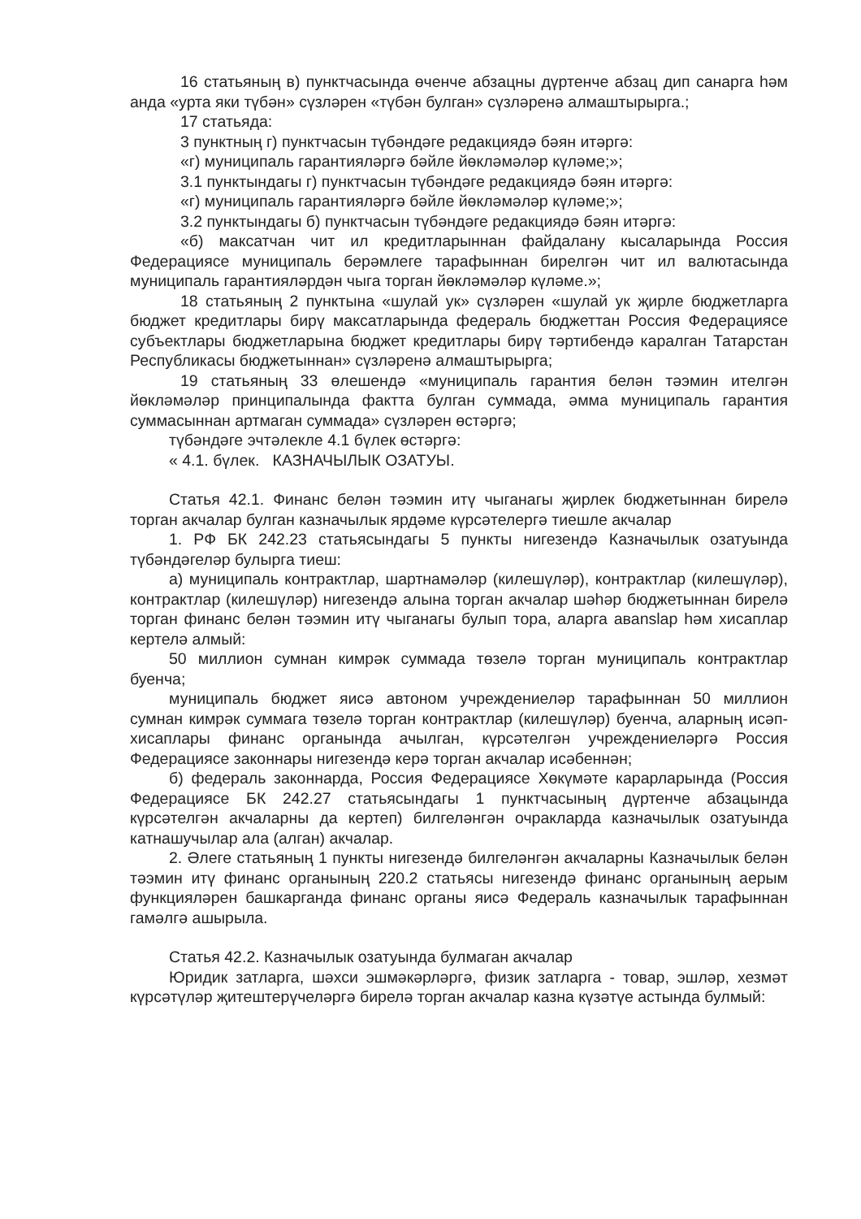16 статьяның в) пунктчасында өченче абзацны дүртенче абзац дип санарга һәм анда «урта яки түбән» сүзләрен «түбән булган» сүзләренә алмаштырырга.;
17 статьяда:
3 пунктның г) пунктчасын түбәндәге редакциядә бәян итәргә:
«г) муниципаль гарантияләргә бәйле йөкләмәләр күләме;»;
3.1 пунктындагы г) пунктчасын түбәндәге редакциядә бәян итәргә:
«г) муниципаль гарантияләргә бәйле йөкләмәләр күләме;»;
3.2 пунктындагы б) пунктчасын түбәндәге редакциядә бәян итәргә:
«б) максатчан чит ил кредитларыннан файдалану кысаларында Россия Федерациясе муниципаль берәмлеге тарафыннан бирелгән чит ил валютасында муниципаль гарантияләрдән чыга торган йөкләмәләр күләме.»;
18 статьяның 2 пунктына «шулай ук» сүзләрен «шулай ук җирле бюджетларга бюджет кредитлары бирү максатларында федераль бюджеттан Россия Федерациясе субъектлары бюджетларына бюджет кредитлары бирү тәртибендә каралган Татарстан Республикасы бюджетыннан» сүзләренә алмаштырырга;
19 статьяның 33 өлешендә «муниципаль гарантия белән тәэмин ителгән йөкләмәләр принципалында фактта булган суммада, әмма муниципаль гарантия суммасыннан артмаган суммада» сүзләрен өстәргә;
түбәндәге эчтәлекле 4.1 бүлек өстәргә:
« 4.1. бүлек. КАЗНАЧЫЛЫК ОЗАТУЫ.
Статья 42.1. Финанс белән тәэмин итү чыганагы җирлек бюджетыннан бирелә торган акчалар булган казначылык ярдәме күрсәтелергә тиешле акчалар
1. РФ БК 242.23 статьясындагы 5 пункты нигезендә Казначылык озатуында түбәндәгеләр булырга тиеш:
а) муниципаль контрактлар, шартнамәләр (килешүләр), контрактлар (килешүләр), контрактлар (килешүләр) нигезендә алына торган акчалар шәһәр бюджетыннан бирелә торган финанс белән тәэмин итү чыганагы булып тора, аларга авanslар һәм хисаплар кертелә алмый:
50 миллион сумнан кимрәк суммада төзелә торган муниципаль контрактлар буенча;
муниципаль бюджет яисә автоном учреждениеләр тарафыннан 50 миллион сумнан кимрәк суммага төзелә торган контрактлар (килешүләр) буенча, аларның исәп-хисаплары финанс органында ачылган, күрсәтелгән учреждениеләргә Россия Федерациясе законнары нигезендә керә торган акчалар исәбеннән;
б) федераль законнарда, Россия Федерациясе Хөкүмәте карарларында (Россия Федерациясе БК 242.27 статьясындагы 1 пунктчасының дүртенче абзацында күрсәтелгән акчаларны да кертеп) билгеләнгән очракларда казначылык озатуында катнашучылар ала (алган) акчалар.
2. Әлеге статьяның 1 пункты нигезендә билгеләнгән акчаларны Казначылык белән тәэмин итү финанс органының 220.2 статьясы нигезендә финанс органының аерым функцияләрен башкарганда финанс органы яисә Федераль казначылык тарафыннан гамәлгә ашырыла.
Статья 42.2. Казначылык озатуында булмаган акчалар
Юридик затларга, шәхси эшмәкәрләргә, физик затларга - товар, эшләр, хезмәт күрсәтүләр җитештерүчеләргә бирелә торган акчалар казна күзәтүе астында булмый: